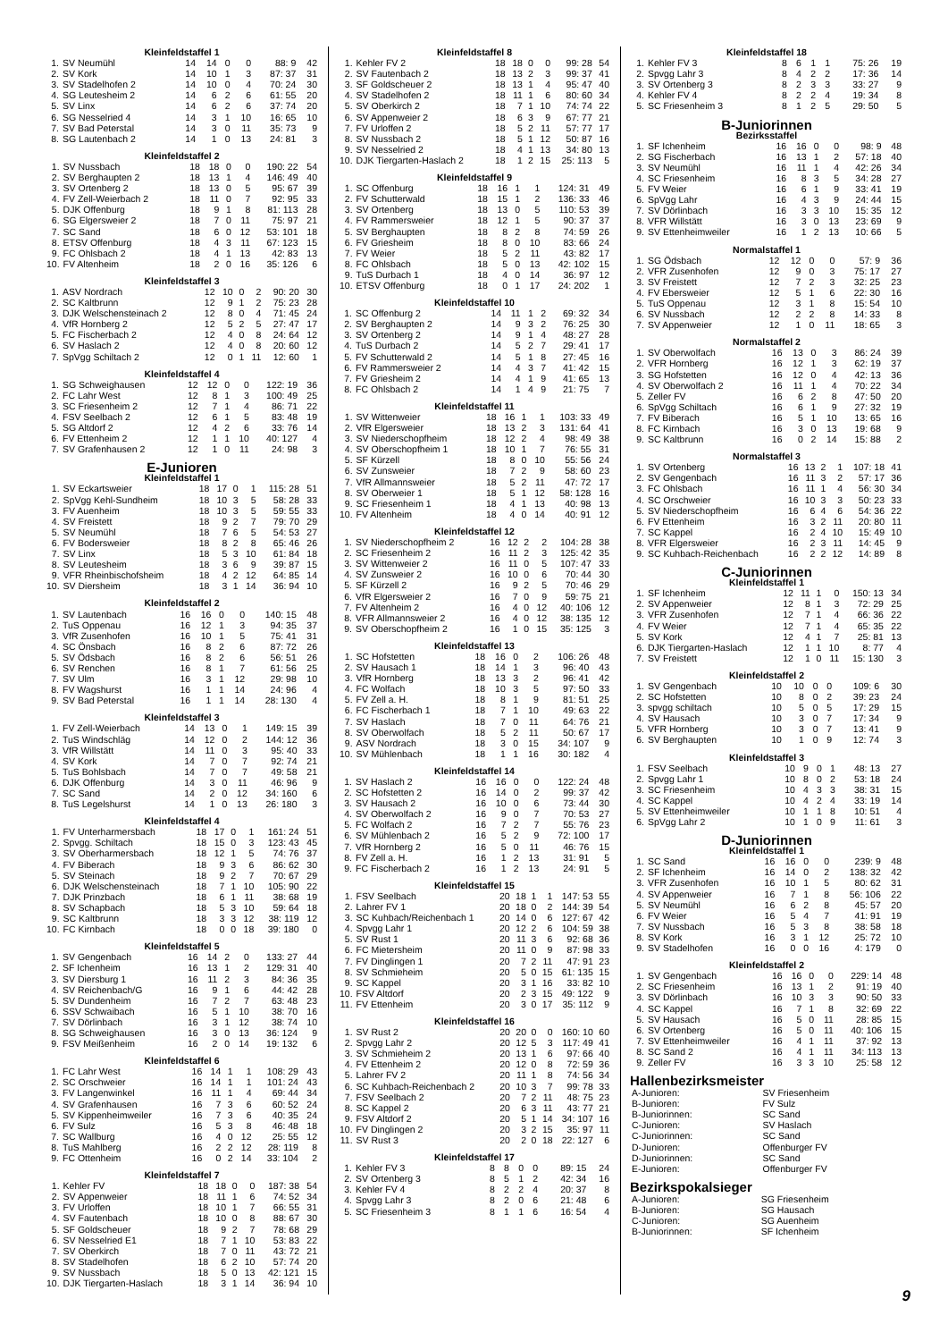| Kleinfeldstaffel 1 | | | | | | | |
| --- | --- | --- | --- | --- | --- | --- | --- |
| 1. | SV Neumühl | 14 | 14 | 0 | 0 | 88: 9 | 42 |
| 2. | SV Kork | 14 | 10 | 1 | 3 | 87: 37 | 31 |
| 3. | SV Stadelhofen 2 | 14 | 10 | 0 | 4 | 70: 24 | 30 |
| 4. | SG Leutesheim 2 | 14 | 6 | 2 | 6 | 61: 55 | 20 |
| 5. | SV Linx | 14 | 6 | 2 | 6 | 37: 74 | 20 |
| 6. | SG Nesselried 4 | 14 | 3 | 1 | 10 | 16: 65 | 10 |
| 7. | SV Bad Peterstal | 14 | 3 | 0 | 11 | 35: 73 | 9 |
| 8. | SG Lautenbach 2 | 14 | 1 | 0 | 13 | 24: 81 | 3 |
| Kleinfeldstaffel 2 | | | | | | | |
| --- | --- | --- | --- | --- | --- | --- | --- |
| 1. | SV Nussbach | 18 | 18 | 0 | 0 | 190: 22 | 54 |
| 2. | SV Berghaupten 2 | 18 | 13 | 1 | 4 | 146: 49 | 40 |
| 3. | SV Ortenberg 2 | 18 | 13 | 0 | 5 | 95: 67 | 39 |
| 4. | FV Zell-Weierbach 2 | 18 | 11 | 0 | 7 | 92: 95 | 33 |
| 5. | DJK Offenburg | 18 | 9 | 1 | 8 | 81: 113 | 28 |
| 6. | SG Elgersweier 2 | 18 | 7 | 0 | 11 | 75: 97 | 21 |
| 7. | SC Sand | 18 | 6 | 0 | 12 | 53: 101 | 18 |
| 8. | ETSV Offenburg | 18 | 4 | 3 | 11 | 67: 123 | 15 |
| 9. | FC Ohlsbach 2 | 18 | 4 | 1 | 13 | 42: 83 | 13 |
| 10. | FV Altenheim | 18 | 2 | 0 | 16 | 35: 126 | 6 |
| Kleinfeldstaffel 3 | | | | | | | |
| --- | --- | --- | --- | --- | --- | --- | --- |
| 1. | ASV Nordrach | 12 | 10 | 0 | 2 | 90: 20 | 30 |
| 2. | SC Kaltbrunn | 12 | 9 | 1 | 2 | 75: 23 | 28 |
| 3. | DJK Welschensteinach 2 | 12 | 8 | 0 | 4 | 71: 45 | 24 |
| 4. | VfR Hornberg 2 | 12 | 5 | 2 | 5 | 27: 47 | 17 |
| 5. | FC Fischerbach 2 | 12 | 4 | 0 | 8 | 24: 64 | 12 |
| 6. | SV Haslach 2 | 12 | 4 | 0 | 8 | 20: 60 | 12 |
| 7. | SpVgg Schiltach 2 | 12 | 0 | 1 | 11 | 12: 60 | 1 |
| Kleinfeldstaffel 4 | | | | | | | |
| --- | --- | --- | --- | --- | --- | --- | --- |
| 1. | SG Schweighausen | 12 | 12 | 0 | 0 | 122: 19 | 36 |
| 2. | FC Lahr West | 12 | 8 | 1 | 3 | 100: 49 | 25 |
| 3. | SC Friesenheim 2 | 12 | 7 | 1 | 4 | 86: 71 | 22 |
| 4. | FSV Seelbach 2 | 12 | 6 | 1 | 5 | 83: 48 | 19 |
| 5. | SG Altdorf 2 | 12 | 4 | 2 | 6 | 33: 76 | 14 |
| 6. | FV Ettenheim 2 | 12 | 1 | 1 | 10 | 40: 127 | 4 |
| 7. | SV Grafenhausen 2 | 12 | 1 | 0 | 11 | 24: 98 | 3 |
E-Junioren
| Kleinfeldstaffel 1 | | | | | | | |
| --- | --- | --- | --- | --- | --- | --- | --- |
| 1. | SV Eckartsweier | 18 | 17 | 0 | 1 | 115: 28 | 51 |
| 2. | SpVgg Kehl-Sundheim | 18 | 10 | 3 | 5 | 58: 28 | 33 |
| 3. | FV Auenheim | 18 | 10 | 3 | 5 | 59: 55 | 33 |
| 4. | SV Freistett | 18 | 9 | 2 | 7 | 79: 70 | 29 |
| 5. | SV Neumühl | 18 | 7 | 6 | 5 | 54: 53 | 27 |
| 6. | FV Bodersweier | 18 | 8 | 2 | 8 | 65: 46 | 26 |
| 7. | SV Linx | 18 | 5 | 3 | 10 | 61: 84 | 18 |
| 8. | SV Leutesheim | 18 | 3 | 6 | 9 | 39: 87 | 15 |
| 9. | VFR Rheinbischofsheim | 18 | 4 | 2 | 12 | 64: 85 | 14 |
| 10. | SV Diersheim | 18 | 3 | 1 | 14 | 36: 94 | 10 |
| Kleinfeldstaffel 2 | | | | | | | |
| --- | --- | --- | --- | --- | --- | --- | --- |
| 1. | SV Lautenbach | 16 | 16 | 0 | 0 | 140: 15 | 48 |
| 2. | TuS Oppenau | 16 | 12 | 1 | 3 | 94: 35 | 37 |
| 3. | VfR Zusenhofen | 16 | 10 | 1 | 5 | 75: 41 | 31 |
| 4. | SC Önsbach | 16 | 8 | 2 | 6 | 87: 72 | 26 |
| 5. | SV Ödsbach | 16 | 8 | 2 | 6 | 56: 51 | 26 |
| 6. | SV Renchen | 16 | 8 | 1 | 7 | 61: 56 | 25 |
| 7. | SV Ulm | 16 | 3 | 1 | 12 | 29: 98 | 10 |
| 8. | FV Wagshurst | 16 | 1 | 1 | 14 | 24: 96 | 4 |
| 9. | SV Bad Peterstal | 16 | 1 | 1 | 14 | 28: 130 | 4 |
| Kleinfeldstaffel 3 | | | | | | | |
| --- | --- | --- | --- | --- | --- | --- | --- |
| 1. | FV Zell-Weierbach | 14 | 13 | 0 | 1 | 149: 15 | 39 |
| 2. | TuS Windschläg | 14 | 12 | 0 | 2 | 144: 12 | 36 |
| 3. | VfR Willstätt | 14 | 11 | 0 | 3 | 95: 40 | 33 |
| 4. | SV Kork | 14 | 7 | 0 | 7 | 92: 74 | 21 |
| 5. | TuS Bohlsbach | 14 | 7 | 0 | 7 | 49: 58 | 21 |
| 6. | DJK Offenburg | 14 | 3 | 0 | 11 | 46: 96 | 9 |
| 7. | SC Sand | 14 | 2 | 0 | 12 | 34: 160 | 6 |
| 8. | TuS Legelshurst | 14 | 1 | 0 | 13 | 26: 180 | 3 |
| Kleinfeldstaffel 4 | | | | | | | |
| --- | --- | --- | --- | --- | --- | --- | --- |
| 1. | FV Unterharmersbach | 18 | 17 | 0 | 1 | 161: 24 | 51 |
| 2. | Spvgg. Schiltach | 18 | 15 | 0 | 3 | 123: 43 | 45 |
| 3. | SV Oberharmersbach | 18 | 12 | 1 | 5 | 74: 76 | 37 |
| 4. | FV Biberach | 18 | 9 | 3 | 6 | 86: 62 | 30 |
| 5. | SV Steinach | 18 | 9 | 2 | 7 | 70: 67 | 29 |
| 6. | DJK Welschensteinach | 18 | 7 | 1 | 10 | 105: 90 | 22 |
| 7. | DJK Prinzbach | 18 | 6 | 1 | 11 | 38: 68 | 19 |
| 8. | SV Schapbach | 18 | 5 | 3 | 10 | 59: 64 | 18 |
| 9. | SC Kaltbrunn | 18 | 3 | 3 | 12 | 38: 119 | 12 |
| 10. | FC Kirnbach | 18 | 0 | 0 | 18 | 39: 180 | 0 |
| Kleinfeldstaffel 5 | | | | | | | |
| --- | --- | --- | --- | --- | --- | --- | --- |
| 1. | SV Gengenbach | 16 | 14 | 2 | 0 | 133: 27 | 44 |
| 2. | SF Ichenheim | 16 | 13 | 1 | 2 | 129: 31 | 40 |
| 3. | SV Diersburg 1 | 16 | 11 | 2 | 3 | 84: 36 | 35 |
| 4. | SV Reichenbach/G | 16 | 9 | 1 | 6 | 44: 42 | 28 |
| 5. | SV Dundenheim | 16 | 7 | 2 | 7 | 63: 48 | 23 |
| 6. | SSV Schwaibach | 16 | 5 | 1 | 10 | 38: 70 | 16 |
| 7. | SV Dörlinbach | 16 | 3 | 1 | 12 | 38: 74 | 10 |
| 8. | SG Schweighausen | 16 | 3 | 0 | 13 | 36: 124 | 9 |
| 9. | FSV Meißenheim | 16 | 2 | 0 | 14 | 19: 132 | 6 |
| Kleinfeldstaffel 6 | | | | | | | |
| --- | --- | --- | --- | --- | --- | --- | --- |
| 1. | FC Lahr West | 16 | 14 | 1 | 1 | 108: 29 | 43 |
| 2. | SC Orschweier | 16 | 14 | 1 | 1 | 101: 24 | 43 |
| 3. | FV Langenwinkel | 16 | 11 | 1 | 4 | 69: 44 | 34 |
| 4. | SV Grafenhausen | 16 | 7 | 3 | 6 | 60: 52 | 24 |
| 5. | SV Kippenheimweiler | 16 | 7 | 3 | 6 | 40: 35 | 24 |
| 6. | FV Sulz | 16 | 5 | 3 | 8 | 46: 48 | 18 |
| 7. | SC Wallburg | 16 | 4 | 0 | 12 | 25: 55 | 12 |
| 8. | TuS Mahlberg | 16 | 2 | 2 | 12 | 28: 119 | 8 |
| 9. | FC Ottenheim | 16 | 0 | 2 | 14 | 33: 104 | 2 |
| Kleinfeldstaffel 7 | | | | | | | |
| --- | --- | --- | --- | --- | --- | --- | --- |
| 1. | Kehler FV | 18 | 18 | 0 | 0 | 187: 38 | 54 |
| 2. | SV Appenweier | 18 | 11 | 1 | 6 | 74: 52 | 34 |
| 3. | FV Urloffen | 18 | 10 | 1 | 7 | 66: 55 | 31 |
| 4. | SV Fautenbach | 18 | 10 | 0 | 8 | 88: 67 | 30 |
| 5. | SF Goldscheuer | 18 | 9 | 2 | 7 | 78: 68 | 29 |
| 6. | SV Nesselried E1 | 18 | 7 | 1 | 10 | 53: 83 | 22 |
| 7. | SV Oberkirch | 18 | 7 | 0 | 11 | 43: 72 | 21 |
| 8. | SV Stadelhofen | 18 | 6 | 2 | 10 | 57: 74 | 20 |
| 9. | SV Nussbach | 18 | 5 | 0 | 13 | 42: 121 | 15 |
| 10. | DJK Tiergarten-Haslach | 18 | 3 | 1 | 14 | 36: 94 | 10 |
| Kleinfeldstaffel 8 | | | | | | | |
| --- | --- | --- | --- | --- | --- | --- | --- |
| 1. | Kehler FV 2 | 18 | 18 | 0 | 0 | 99: 28 | 54 |
| 2. | SV Fautenbach 2 | 18 | 13 | 2 | 3 | 99: 37 | 41 |
| 3. | SF Goldscheuer 2 | 18 | 13 | 1 | 4 | 95: 47 | 40 |
| 4. | SV Stadelhofen 2 | 18 | 11 | 1 | 6 | 80: 60 | 34 |
| 5. | SV Oberkirch 2 | 18 | 7 | 1 | 10 | 74: 74 | 22 |
| 6. | SV Appenweier 2 | 18 | 6 | 3 | 9 | 67: 77 | 21 |
| 7. | FV Urloffen 2 | 18 | 5 | 2 | 11 | 57: 77 | 17 |
| 8. | SV Nussbach 2 | 18 | 5 | 1 | 12 | 50: 87 | 16 |
| 9. | SV Nesselried 2 | 18 | 4 | 1 | 13 | 34: 80 | 13 |
| 10. | DJK Tiergarten-Haslach 2 | 18 | 1 | 2 | 15 | 25: 113 | 5 |
| Kleinfeldstaffel 9 | | | | | | | |
| --- | --- | --- | --- | --- | --- | --- | --- |
| 1. | SC Offenburg | 18 | 16 | 1 | 1 | 124: 31 | 49 |
| 2. | FV Schutterwald | 18 | 15 | 1 | 2 | 136: 33 | 46 |
| 3. | SV Ortenberg | 18 | 13 | 0 | 5 | 110: 53 | 39 |
| 4. | FV Rammersweier | 18 | 12 | 1 | 5 | 90: 37 | 37 |
| 5. | SV Berghaupten | 18 | 8 | 2 | 8 | 74: 59 | 26 |
| 6. | FV Griesheim | 18 | 8 | 0 | 10 | 83: 66 | 24 |
| 7. | FV Weier | 18 | 5 | 2 | 11 | 43: 82 | 17 |
| 8. | FC Ohlsbach | 18 | 5 | 0 | 13 | 42: 102 | 15 |
| 9. | TuS Durbach 1 | 18 | 4 | 0 | 14 | 36: 97 | 12 |
| 10. | ETSV Offenburg | 18 | 0 | 1 | 17 | 24: 202 | 1 |
| Kleinfeldstaffel 10 | | | | | | | |
| --- | --- | --- | --- | --- | --- | --- | --- |
| 1. | SC Offenburg 2 | 14 | 11 | 1 | 2 | 69: 32 | 34 |
| 2. | SV Berghaupten 2 | 14 | 9 | 3 | 2 | 76: 25 | 30 |
| 3. | SV Ortenberg 2 | 14 | 9 | 1 | 4 | 48: 27 | 28 |
| 4. | TuS Durbach 2 | 14 | 5 | 2 | 7 | 29: 41 | 17 |
| 5. | FV Schutterwald 2 | 14 | 5 | 1 | 8 | 27: 45 | 16 |
| 6. | FV Rammersweier 2 | 14 | 4 | 3 | 7 | 41: 42 | 15 |
| 7. | FV Griesheim 2 | 14 | 4 | 1 | 9 | 41: 65 | 13 |
| 8. | FC Ohlsbach 2 | 14 | 1 | 4 | 9 | 21: 75 | 7 |
| Kleinfeldstaffel 11 | | | | | | | |
| --- | --- | --- | --- | --- | --- | --- | --- |
| 1. | SV Wittenweier | 18 | 16 | 1 | 1 | 103: 33 | 49 |
| 2. | VfR Elgersweier | 18 | 13 | 2 | 3 | 131: 64 | 41 |
| 3. | SV Niederschopfheim | 18 | 12 | 2 | 4 | 98: 49 | 38 |
| 4. | SV Oberschopfheim 1 | 18 | 10 | 1 | 7 | 76: 55 | 31 |
| 5. | SF Kürzell | 18 | 8 | 0 | 10 | 55: 56 | 24 |
| 6. | SV Zunsweier | 18 | 7 | 2 | 9 | 58: 60 | 23 |
| 7. | VfR Allmannsweier | 18 | 5 | 2 | 11 | 47: 72 | 17 |
| 8. | SV Oberweier 1 | 18 | 5 | 1 | 12 | 58: 128 | 16 |
| 9. | SC Friesenheim 1 | 18 | 4 | 1 | 13 | 40: 98 | 13 |
| 10. | FV Altenheim | 18 | 4 | 0 | 14 | 40: 91 | 12 |
| Kleinfeldstaffel 12 | | | | | | | |
| --- | --- | --- | --- | --- | --- | --- | --- |
| 1. | SV Niederschopfheim 2 | 16 | 12 | 2 | 2 | 104: 28 | 38 |
| 2. | SC Friesenheim 2 | 16 | 11 | 2 | 3 | 125: 42 | 35 |
| 3. | SV Wittenweier 2 | 16 | 11 | 0 | 5 | 107: 47 | 33 |
| 4. | SV Zunsweier 2 | 16 | 10 | 0 | 6 | 70: 44 | 30 |
| 5. | SF Kürzell 2 | 16 | 9 | 2 | 5 | 70: 46 | 29 |
| 6. | VfR Elgersweier 2 | 16 | 7 | 0 | 9 | 59: 75 | 21 |
| 7. | FV Altenheim 2 | 16 | 4 | 0 | 12 | 40: 106 | 12 |
| 8. | VFR Allmannsweier 2 | 16 | 4 | 0 | 12 | 38: 135 | 12 |
| 9. | SV Oberschopfheim 2 | 16 | 1 | 0 | 15 | 35: 125 | 3 |
| Kleinfeldstaffel 13 | | | | | | | |
| --- | --- | --- | --- | --- | --- | --- | --- |
| 1. | SC Hofstetten | 18 | 16 | 0 | 2 | 106: 26 | 48 |
| 2. | SV Hausach 1 | 18 | 14 | 1 | 3 | 96: 40 | 43 |
| 3. | VfR Hornberg | 18 | 13 | 3 | 2 | 96: 41 | 42 |
| 4. | FC Wolfach | 18 | 10 | 3 | 5 | 97: 50 | 33 |
| 5. | FV Zell a. H. | 18 | 8 | 1 | 9 | 81: 51 | 25 |
| 6. | FC Fischerbach 1 | 18 | 7 | 1 | 10 | 49: 63 | 22 |
| 7. | SV Haslach | 18 | 7 | 0 | 11 | 64: 76 | 21 |
| 8. | SV Oberwolfach | 18 | 5 | 2 | 11 | 50: 67 | 17 |
| 9. | ASV Nordrach | 18 | 3 | 0 | 15 | 34: 107 | 9 |
| 10. | SV Mühlenbach | 18 | 1 | 1 | 16 | 30: 182 | 4 |
| Kleinfeldstaffel 14 | | | | | | | |
| --- | --- | --- | --- | --- | --- | --- | --- |
| 1. | SV Haslach 2 | 16 | 16 | 0 | 0 | 122: 24 | 48 |
| 2. | SC Hofstetten 2 | 16 | 14 | 0 | 2 | 99: 37 | 42 |
| 3. | SV Hausach 2 | 16 | 10 | 0 | 6 | 73: 44 | 30 |
| 4. | SV Oberwolfach 2 | 16 | 9 | 0 | 7 | 70: 53 | 27 |
| 5. | FC Wolfach 2 | 16 | 7 | 2 | 7 | 55: 76 | 23 |
| 6. | SV Mühlenbach 2 | 16 | 5 | 2 | 9 | 72: 100 | 17 |
| 7. | VfR Hornberg 2 | 16 | 5 | 0 | 11 | 46: 76 | 15 |
| 8. | FV Zell a. H. | 16 | 1 | 2 | 13 | 31: 91 | 5 |
| 9. | FC Fischerbach 2 | 16 | 1 | 2 | 13 | 24: 91 | 5 |
| Kleinfeldstaffel 15 | | | | | | | |
| --- | --- | --- | --- | --- | --- | --- | --- |
| 1. | FSV Seelbach | 20 | 18 | 1 | 1 | 147: 53 | 55 |
| 2. | Lahrer FV 1 | 20 | 18 | 0 | 2 | 144: 39 | 54 |
| 3. | SC Kuhbach/Reichenbach 1 | 20 | 14 | 0 | 6 | 127: 67 | 42 |
| 4. | Spvgg Lahr 1 | 20 | 12 | 2 | 6 | 104: 59 | 38 |
| 5. | SV Rust 1 | 20 | 11 | 3 | 6 | 92: 68 | 36 |
| 6. | FC Mietersheim | 20 | 11 | 0 | 9 | 87: 98 | 33 |
| 7. | FV Dinglingen 1 | 20 | 7 | 2 | 11 | 47: 91 | 23 |
| 8. | SV Schmieheim | 20 | 5 | 0 | 15 | 61: 135 | 15 |
| 9. | SC Kappel | 20 | 3 | 1 | 16 | 33: 82 | 10 |
| 10. | FSV Altdorf | 20 | 2 | 3 | 15 | 49: 122 | 9 |
| 11. | FV Ettenheim | 20 | 3 | 0 | 17 | 35: 112 | 9 |
| Kleinfeldstaffel 16 | | | | | | | |
| --- | --- | --- | --- | --- | --- | --- | --- |
| 1. | SV Rust 2 | 20 | 20 | 0 | 0 | 160: 10 | 60 |
| 2. | Spvgg Lahr 2 | 20 | 12 | 5 | 3 | 117: 49 | 41 |
| 3. | SV Schmieheim 2 | 20 | 13 | 1 | 6 | 97: 66 | 40 |
| 4. | FV Ettenheim 2 | 20 | 12 | 0 | 8 | 72: 59 | 36 |
| 5. | Lahrer FV 2 | 20 | 11 | 1 | 8 | 74: 56 | 34 |
| 6. | SC Kuhbach-Reichenbach 2 | 20 | 10 | 3 | 7 | 99: 78 | 33 |
| 7. | FSV Seelbach 2 | 20 | 7 | 2 | 11 | 48: 75 | 23 |
| 8. | SC Kappel 2 | 20 | 6 | 3 | 11 | 43: 77 | 21 |
| 9. | FSV Altdorf 2 | 20 | 5 | 1 | 14 | 34: 107 | 16 |
| 10. | FV Dinglingen 2 | 20 | 3 | 2 | 15 | 35: 97 | 11 |
| 11. | SV Rust 3 | 20 | 2 | 0 | 18 | 22: 127 | 6 |
| Kleinfeldstaffel 17 | | | | | | | |
| --- | --- | --- | --- | --- | --- | --- | --- |
| 1. | Kehler FV 3 | 8 | 8 | 0 | 0 | 89: 15 | 24 |
| 2. | SV Ortenberg 3 | 8 | 5 | 1 | 2 | 42: 34 | 16 |
| 3. | Kehler FV 4 | 8 | 2 | 2 | 4 | 20: 37 | 8 |
| 4. | Spvgg Lahr 3 | 8 | 2 | 0 | 6 | 21: 48 | 6 |
| 5. | SC Friesenheim 3 | 8 | 1 | 1 | 6 | 16: 54 | 4 |
| Kleinfeldstaffel 18 | | | | | | | |
| --- | --- | --- | --- | --- | --- | --- | --- |
| 1. | Kehler FV 3 | 8 | 6 | 1 | 1 | 75: 26 | 19 |
| 2. | Spvgg Lahr 3 | 8 | 4 | 2 | 2 | 17: 36 | 14 |
| 3. | SV Ortenberg 3 | 8 | 2 | 3 | 3 | 33: 27 | 9 |
| 4. | Kehler FV 4 | 8 | 2 | 2 | 4 | 19: 34 | 8 |
| 5. | SC Friesenheim 3 | 8 | 1 | 2 | 5 | 29: 50 | 5 |
B-Juniorinnen
| Bezirksstaffel | | | | | | | |
| --- | --- | --- | --- | --- | --- | --- | --- |
| 1. | SF Ichenheim | 16 | 16 | 0 | 0 | 98: 9 | 48 |
| 2. | SG Fischerbach | 16 | 13 | 1 | 2 | 57: 18 | 40 |
| 3. | SV Neumühl | 16 | 11 | 1 | 4 | 42: 26 | 34 |
| 4. | SC Friesenheim | 16 | 8 | 3 | 5 | 34: 28 | 27 |
| 5. | FV Weier | 16 | 6 | 1 | 9 | 33: 41 | 19 |
| 6. | SpVgg Lahr | 16 | 4 | 3 | 9 | 24: 44 | 15 |
| 7. | SV Dörlinbach | 16 | 3 | 3 | 10 | 15: 35 | 12 |
| 8. | VFR Willstätt | 16 | 3 | 0 | 13 | 23: 69 | 9 |
| 9. | SV Ettenheimweiler | 16 | 1 | 2 | 13 | 10: 66 | 5 |
| Normalstaffel 1 | | | | | | | |
| --- | --- | --- | --- | --- | --- | --- | --- |
| 1. | SG Ödsbach | 12 | 12 | 0 | 0 | 57: 9 | 36 |
| 2. | VFR Zusenhofen | 12 | 9 | 0 | 3 | 75: 17 | 27 |
| 3. | SV Freistett | 12 | 7 | 2 | 3 | 32: 25 | 23 |
| 4. | FV Ebersweier | 12 | 5 | 1 | 6 | 22: 30 | 16 |
| 5. | TuS Oppenau | 12 | 3 | 1 | 8 | 15: 54 | 10 |
| 6. | SV Nussbach | 12 | 2 | 2 | 8 | 14: 33 | 8 |
| 7. | SV Appenweier | 12 | 1 | 0 | 11 | 18: 65 | 3 |
| Normalstaffel 2 | | | | | | | |
| --- | --- | --- | --- | --- | --- | --- | --- |
| 1. | SV Oberwolfach | 16 | 13 | 0 | 3 | 86: 24 | 39 |
| 2. | VFR Hornberg | 16 | 12 | 1 | 3 | 62: 19 | 37 |
| 3. | SG Hofstetten | 16 | 12 | 0 | 4 | 42: 13 | 36 |
| 4. | SV Oberwolfach 2 | 16 | 11 | 1 | 4 | 70: 22 | 34 |
| 5. | Zeller FV | 16 | 6 | 2 | 8 | 47: 50 | 20 |
| 6. | SpVgg Schiltach | 16 | 6 | 1 | 9 | 27: 32 | 19 |
| 7. | FV Biberach | 16 | 5 | 1 | 10 | 13: 65 | 16 |
| 8. | FC Kirnbach | 16 | 3 | 0 | 13 | 19: 68 | 9 |
| 9. | SC Kaltbrunn | 16 | 0 | 2 | 14 | 15: 88 | 2 |
| Normalstaffel 3 | | | | | | | |
| --- | --- | --- | --- | --- | --- | --- | --- |
| 1. | SV Ortenberg | 16 | 13 | 2 | 1 | 107: 18 | 41 |
| 2. | SV Gengenbach | 16 | 11 | 3 | 2 | 57: 17 | 36 |
| 3. | FC Ohlsbach | 16 | 11 | 1 | 4 | 56: 30 | 34 |
| 4. | SC Orschweier | 16 | 10 | 3 | 3 | 50: 23 | 33 |
| 5. | SV Niederschopfheim | 16 | 6 | 4 | 6 | 54: 36 | 22 |
| 6. | FV Ettenheim | 16 | 3 | 2 | 11 | 20: 80 | 11 |
| 7. | SC Kappel | 16 | 2 | 4 | 10 | 15: 49 | 10 |
| 8. | VFR Elgersweier | 16 | 2 | 3 | 11 | 14: 45 | 9 |
| 9. | SC Kuhbach-Reichenbach | 16 | 2 | 2 | 12 | 14: 89 | 8 |
C-Juniorinnen
| Kleinfeldstaffel 1 | | | | | | | |
| --- | --- | --- | --- | --- | --- | --- | --- |
| 1. | SF Ichenheim | 12 | 11 | 1 | 0 | 150: 13 | 34 |
| 2. | SV Appenweier | 12 | 8 | 1 | 3 | 72: 29 | 25 |
| 3. | VFR Zusenhofen | 12 | 7 | 1 | 4 | 66: 36 | 22 |
| 4. | FV Weier | 12 | 7 | 1 | 4 | 65: 35 | 22 |
| 5. | SV Kork | 12 | 4 | 1 | 7 | 25: 81 | 13 |
| 6. | DJK Tiergarten-Haslach | 12 | 1 | 1 | 10 | 8: 77 | 4 |
| 7. | SV Freistett | 12 | 1 | 0 | 11 | 15: 130 | 3 |
| Kleinfeldstaffel 2 | | | | | | | |
| --- | --- | --- | --- | --- | --- | --- | --- |
| 1. | SV Gengenbach | 10 | 10 | 0 | 0 | 109: 6 | 30 |
| 2. | SC Hofstetten | 10 | 8 | 0 | 2 | 39: 23 | 24 |
| 3. | spvgg schiltach | 10 | 5 | 0 | 5 | 17: 29 | 15 |
| 4. | SV Hausach | 10 | 3 | 0 | 7 | 17: 34 | 9 |
| 5. | VFR Hornberg | 10 | 3 | 0 | 7 | 13: 41 | 9 |
| 6. | SV Berghaupten | 10 | 1 | 0 | 9 | 12: 74 | 3 |
| Kleinfeldstaffel 3 | | | | | | | |
| --- | --- | --- | --- | --- | --- | --- | --- |
| 1. | FSV Seelbach | 10 | 9 | 0 | 1 | 48: 13 | 27 |
| 2. | Spvgg Lahr 1 | 10 | 8 | 0 | 2 | 53: 18 | 24 |
| 3. | SC Friesenheim | 10 | 4 | 3 | 3 | 38: 31 | 15 |
| 4. | SC Kappel | 10 | 4 | 2 | 4 | 33: 19 | 14 |
| 5. | SV Ettenheimweiler | 10 | 1 | 1 | 8 | 10: 51 | 4 |
| 6. | SpVgg Lahr 2 | 10 | 1 | 0 | 9 | 11: 61 | 3 |
D-Juniorinnen
| Kleinfeldstaffel 1 | | | | | | | |
| --- | --- | --- | --- | --- | --- | --- | --- |
| 1. | SC Sand | 16 | 16 | 0 | 0 | 239: 9 | 48 |
| 2. | SF Ichenheim | 16 | 14 | 0 | 2 | 138: 32 | 42 |
| 3. | VFR Zusenhofen | 16 | 10 | 1 | 5 | 80: 62 | 31 |
| 4. | SV Appenweier | 16 | 7 | 1 | 8 | 56: 106 | 22 |
| 5. | SV Neumühl | 16 | 6 | 2 | 8 | 45: 57 | 20 |
| 6. | FV Weier | 16 | 5 | 4 | 7 | 41: 91 | 19 |
| 7. | SV Nussbach | 16 | 5 | 3 | 8 | 38: 58 | 18 |
| 8. | SV Kork | 16 | 3 | 1 | 12 | 25: 72 | 10 |
| 9. | SV Stadelhofen | 16 | 0 | 0 | 16 | 4: 179 | 0 |
| Kleinfeldstaffel 2 | | | | | | | |
| --- | --- | --- | --- | --- | --- | --- | --- |
| 1. | SV Gengenbach | 16 | 16 | 0 | 0 | 229: 14 | 48 |
| 2. | SC Friesenheim | 16 | 13 | 1 | 2 | 91: 19 | 40 |
| 3. | SV Dörlinbach | 16 | 10 | 3 | 3 | 90: 50 | 33 |
| 4. | SC Kappel | 16 | 7 | 1 | 8 | 32: 69 | 22 |
| 5. | SV Hausach | 16 | 5 | 0 | 11 | 28: 85 | 15 |
| 6. | SV Ortenberg | 16 | 5 | 0 | 11 | 40: 106 | 15 |
| 7. | SV Ettenheimweiler | 16 | 4 | 1 | 11 | 37: 92 | 13 |
| 8. | SC Sand 2 | 16 | 4 | 1 | 11 | 34: 113 | 13 |
| 9. | Zeller FV | 16 | 3 | 3 | 10 | 25: 58 | 12 |
Hallenbezirksmeister
| A-Junioren: | SV Friesenheim |
| B-Junioren: | FV Sulz |
| B-Juniorinnen: | SC Sand |
| C-Junioren: | SV Haslach |
| C-Juniorinnen: | SC Sand |
| D-Junioren: | Offenburger FV |
| D-Juniorinnen: | SC Sand |
| E-Junioren: | Offenburger FV |
Bezirkspokalsieger
| A-Junioren: | SG Friesenheim |
| B-Junioren: | SG Hausach |
| C-Junioren: | SG Auenheim |
| B-Juniorinnen: | SF Ichenheim |
9